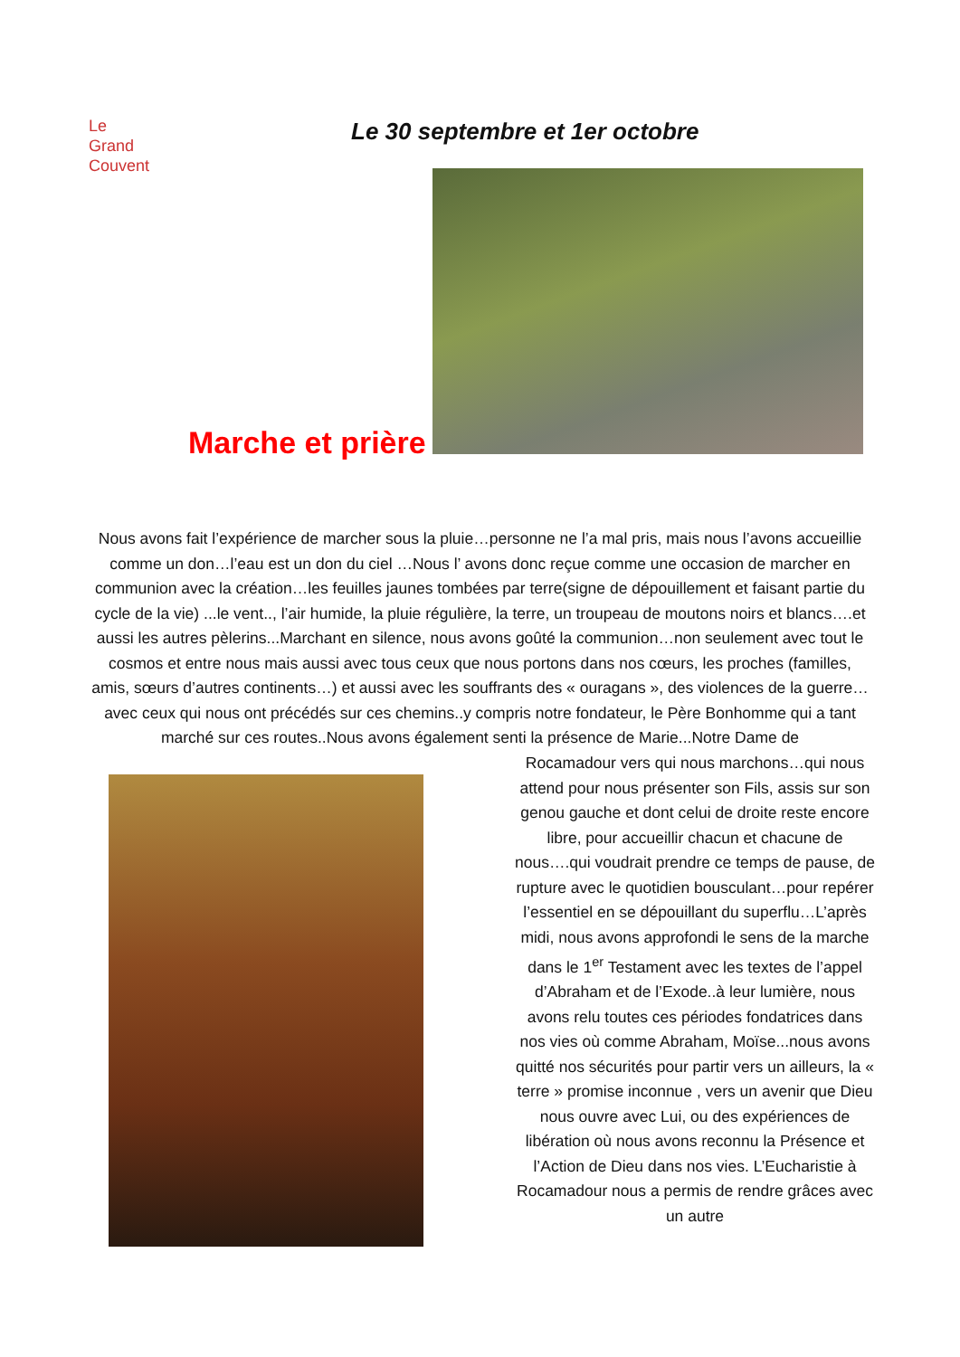Le
Grand
Couvent
Le 30 septembre et 1er octobre
Marche et prière
Nous avons fait l’expérience de marcher sous la pluie…personne ne l’a mal pris, mais nous l’avons accueillie comme un don…l’eau est un don du ciel …Nous l’ avons donc reçue comme une occasion de marcher en communion avec la création…les feuilles jaunes tombées par terre(signe de dépouillement et faisant partie du cycle de la vie) ...le vent.., l’air humide, la pluie régulière, la terre, un troupeau de moutons noirs et blancs….et aussi les autres pèlerins...Marchant en silence, nous avons goûté la communion…non seulement avec tout le cosmos et entre nous mais aussi avec tous ceux que nous portons dans nos cœurs, les proches (familles, amis, sœurs d’autres continents…) et aussi avec les souffrants des « ouragans », des violences de la guerre…avec ceux qui nous ont précédés sur ces chemins..y compris notre fondateur, le Père Bonhomme qui a tant marché sur ces routes..Nous avons également senti la présence de Marie...Notre Dame de
Rocamadour vers qui nous marchons…qui nous attend pour nous présenter son Fils, assis sur son genou gauche et dont celui de droite reste encore libre, pour accueillir chacun et chacune de nous….qui voudrait prendre ce temps de pause, de rupture avec le quotidien bousculant…pour repérer l’essentiel en se dépouillant du superflu…L’après midi, nous avons approfondi le sens de la marche dans le 1<sup>er</sup> Testament avec les textes de l’appel d’Abraham et de l’Exode..à leur lumière, nous avons relu toutes ces périodes fondatrices dans nos vies où comme Abraham, Moïse...nous avons quitté nos sécurités pour partir vers un ailleurs, la « terre » promise inconnue , vers un avenir que Dieu nous ouvre avec Lui, ou des expériences de libération où nous avons reconnu la Présence et l’Action de Dieu dans nos vies. L’Eucharistie à Rocamadour nous a permis de rendre grâces avec un autre